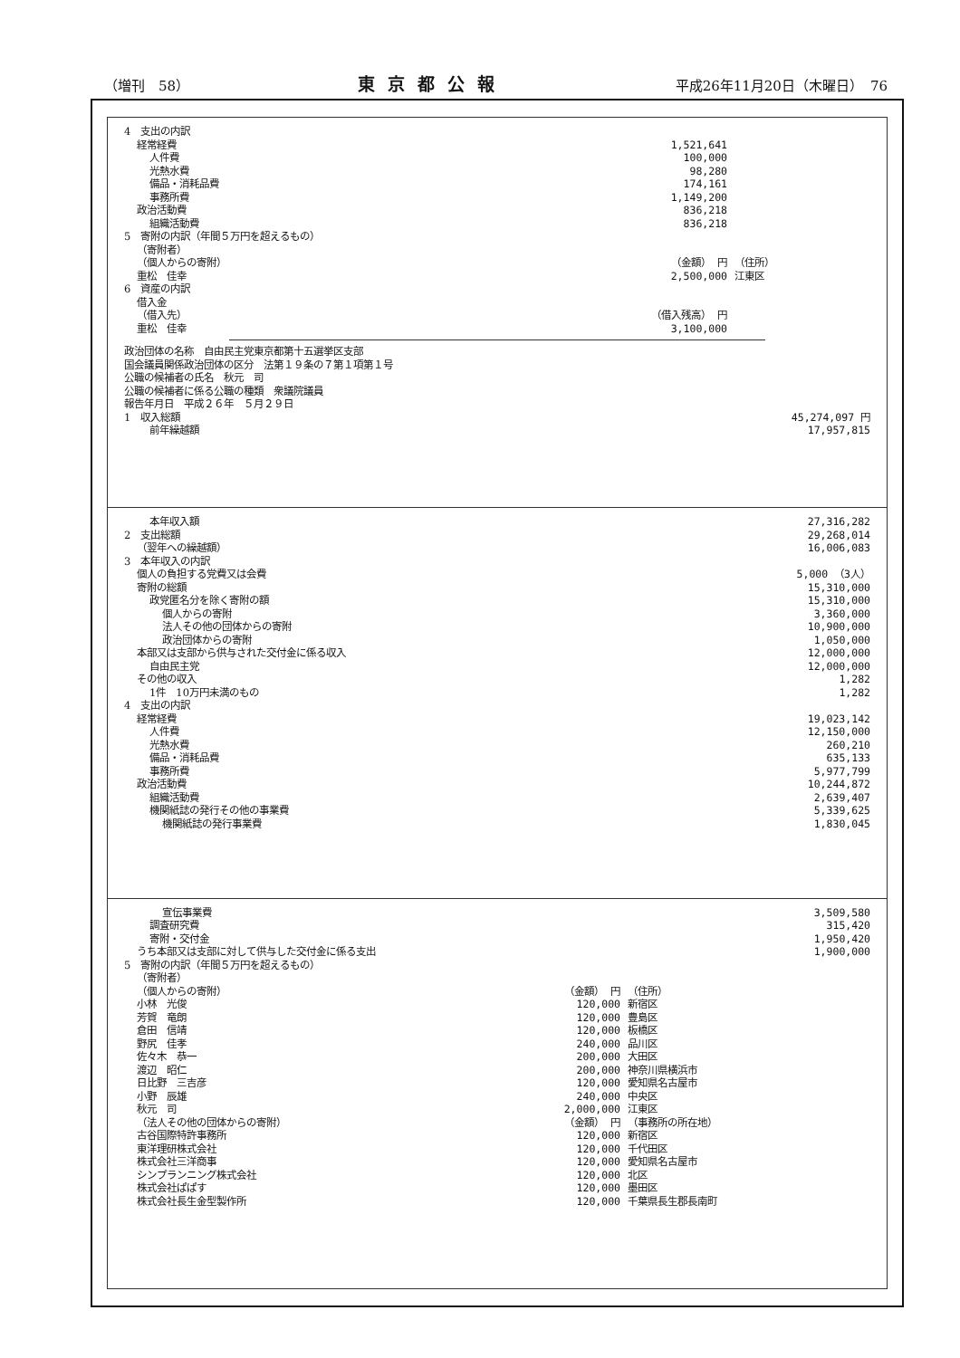（増刊　58） 東京都公報 平成26年11月20日（木曜日）　76
| 4 支出の内訳 | | |
| 経常経費 | 1,521,641 | |
| 人件費 | 100,000 | |
| 光熱水費 | 98,280 | |
| 備品・消耗品費 | 174,161 | |
| 事務所費 | 1,149,200 | |
| 政治活動費 | 836,218 | |
| 組織活動費 | 836,218 | |
| 5 寄附の内訳（年間５万円を超えるもの） | | |
| （寄附者） | | |
| （個人からの寄附） | （金額） 円 | （住所） |
| 重松 佳幸 | 2,500,000 | 江東区 |
| 6 資産の内訳 | | |
| 借入金 | | |
| （借入先） | （借入残高） 円 | |
| 重松 佳幸 | 3,100,000 | |
| 政治団体の名称 自由民主党東京都第十五選挙区支部 | |
| 国会議員関係政治団体の区分 法第１９条の７第１項第１号 | |
| 公職の候補者の氏名 秋元 司 | |
| 公職の候補者に係る公職の種類 衆議院議員 | |
| 報告年月日 平成２６年 ５月２９日 | |
| 1 収入総額 | 45,274,097 円 |
| 前年繰越額 | 17,957,815 |
| 本年収入額 | 27,316,282 |
| 2 支出総額 | 29,268,014 |
| （翌年への繰越額） | 16,006,083 |
| 3 本年収入の内訳 | |
| 個人の負担する党費又は会費 | 5,000 （3人） |
| 寄附の総額 | 15,310,000 |
| 政党匿名分を除く寄附の額 | 15,310,000 |
| 個人からの寄附 | 3,360,000 |
| 法人その他の団体からの寄附 | 10,900,000 |
| 政治団体からの寄附 | 1,050,000 |
| 本部又は支部から供与された交付金に係る収入 | 12,000,000 |
| 自由民主党 | 12,000,000 |
| その他の収入 | 1,282 |
| 1件 10万円未満のもの | 1,282 |
| 4 支出の内訳 | |
| 経常経費 | 19,023,142 |
| 人件費 | 12,150,000 |
| 光熱水費 | 260,210 |
| 備品・消耗品費 | 635,133 |
| 事務所費 | 5,977,799 |
| 政治活動費 | 10,244,872 |
| 組織活動費 | 2,639,407 |
| 機関紙誌の発行その他の事業費 | 5,339,625 |
| 機関紙誌の発行事業費 | 1,830,045 |
| 宣伝事業費 | | | 3,509,580 |
| 調査研究費 | | | 315,420 |
| 寄附・交付金 | | | 1,950,420 |
| うち本部又は支部に対して供与した交付金に係る支出 | | | 1,900,000 |
| 5 寄附の内訳（年間５万円を超えるもの） | | | |
| （寄附者） | | | |
| （個人からの寄附） | （金額） 円 | （住所） | |
| 小林 光俊 | 120,000 | 新宿区 | |
| 芳賀 竜朗 | 120,000 | 豊島区 | |
| 倉田 信靖 | 120,000 | 板橋区 | |
| 野尻 佳孝 | 240,000 | 品川区 | |
| 佐々木 恭一 | 200,000 | 大田区 | |
| 渡辺 昭仁 | 200,000 | 神奈川県横浜市 | |
| 日比野 三吉彦 | 120,000 | 愛知県名古屋市 | |
| 小野 辰雄 | 240,000 | 中央区 | |
| 秋元 司 | 2,000,000 | 江東区 | |
| （法人その他の団体からの寄附） | （金額） 円 | （事務所の所在地） | |
| 古谷国際特許事務所 | 120,000 | 新宿区 | |
| 東洋理研株式会社 | 120,000 | 千代田区 | |
| 株式会社三洋商事 | 120,000 | 愛知県名古屋市 | |
| シンプランニング株式会社 | 120,000 | 北区 | |
| 株式会社ぱぱす | 120,000 | 墨田区 | |
| 株式会社長生金型製作所 | 120,000 | 千葉県長生郡長南町 | |